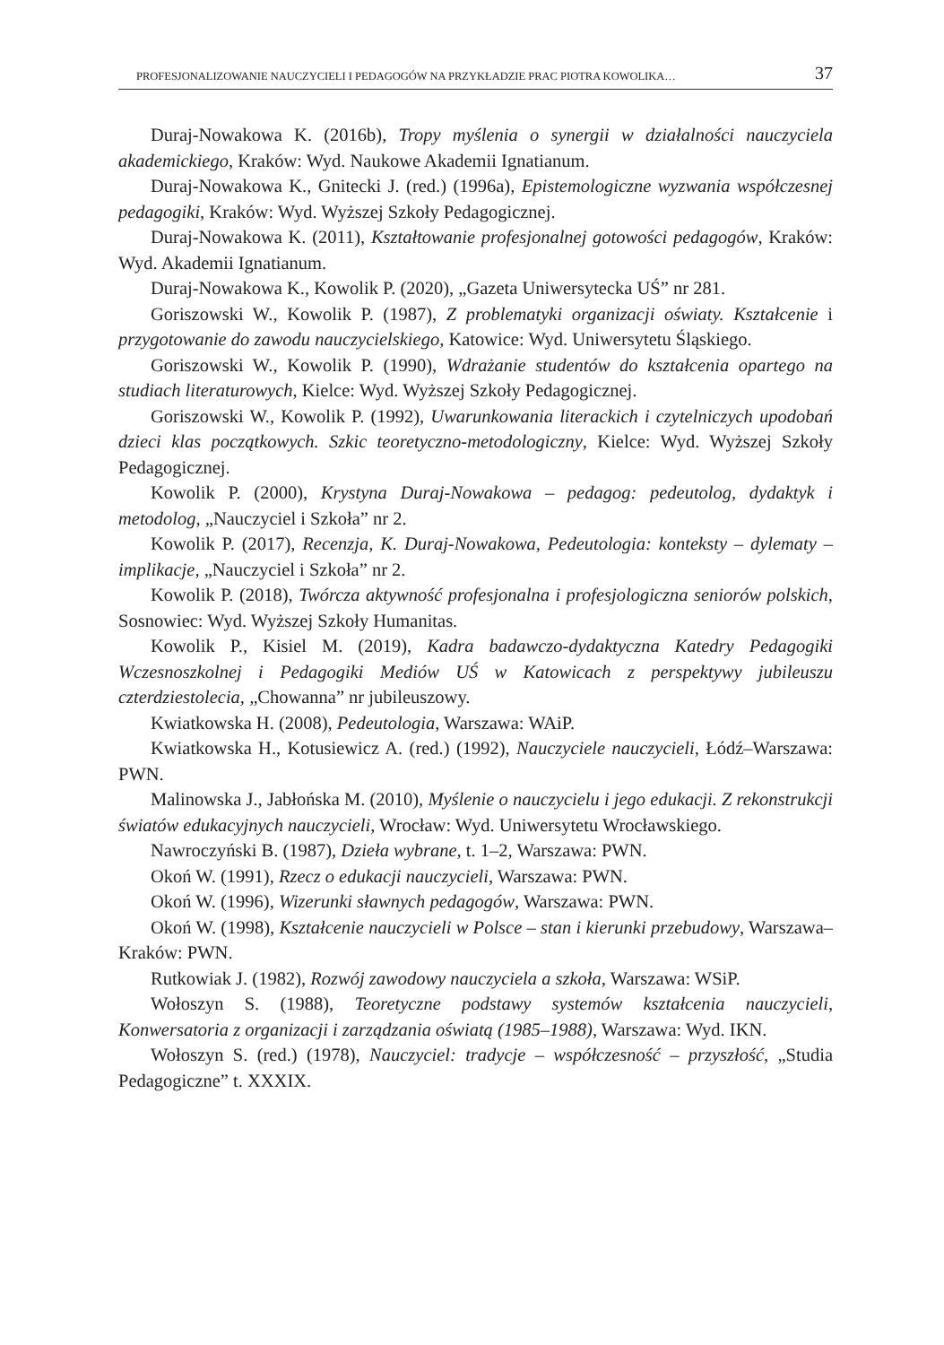PROFESJONALIZOWANIE NAUCZYCIELI I PEDAGOGÓW NA PRZYKŁADZIE PRAC PIOTRA KOWOLIKA… 37
Duraj-Nowakowa K. (2016b), Tropy myślenia o synergii w działalności nauczyciela akademickiego, Kraków: Wyd. Naukowe Akademii Ignatianum.
Duraj-Nowakowa K., Gnitecki J. (red.) (1996a), Epistemologiczne wyzwania współczesnej pedagogiki, Kraków: Wyd. Wyższej Szkoły Pedagogicznej.
Duraj-Nowakowa K. (2011), Kształtowanie profesjonalnej gotowości pedagogów, Kraków: Wyd. Akademii Ignatianum.
Duraj-Nowakowa K., Kowolik P. (2020), „Gazeta Uniwersytecka UŚ” nr 281.
Goriszowski W., Kowolik P. (1987), Z problematyki organizacji oświaty. Kształcenie i przygotowanie do zawodu nauczycielskiego, Katowice: Wyd. Uniwersytetu Śląskiego.
Goriszowski W., Kowolik P. (1990), Wdrażanie studentów do kształcenia opartego na studiach literaturowych, Kielce: Wyd. Wyższej Szkoły Pedagogicznej.
Goriszowski W., Kowolik P. (1992), Uwarunkowania literackich i czytelniczych upodobań dzieci klas początkowych. Szkic teoretyczno-metodologiczny, Kielce: Wyd. Wyższej Szkoły Pedagogicznej.
Kowolik P. (2000), Krystyna Duraj-Nowakowa – pedagog: pedeutolog, dydaktyk i metodolog, „Nauczyciel i Szkoła” nr 2.
Kowolik P. (2017), Recenzja, K. Duraj-Nowakowa, Pedeutologia: konteksty – dylematy – implikacje, „Nauczyciel i Szkoła” nr 2.
Kowolik P. (2018), Twórcza aktywność profesjonalna i profesjologiczna seniorów polskich, Sosnowiec: Wyd. Wyższej Szkoły Humanitas.
Kowolik P., Kisiel M. (2019), Kadra badawczo-dydaktyczna Katedry Pedagogiki Wczesnoszkolnej i Pedagogiki Mediów UŚ w Katowicach z perspektywy jubileuszu czterdziestolecia, „Chowanna” nr jubileuszowy.
Kwiatkowska H. (2008), Pedeutologia, Warszawa: WAiP.
Kwiatkowska H., Kotusiewicz A. (red.) (1992), Nauczyciele nauczycieli, Łódź–Warszawa: PWN.
Malinowska J., Jabłońska M. (2010), Myślenie o nauczycielu i jego edukacji. Z rekonstrukcji światów edukacyjnych nauczycieli, Wrocław: Wyd. Uniwersytetu Wrocławskiego.
Nawroczyński B. (1987), Dzieła wybrane, t. 1–2, Warszawa: PWN.
Okoń W. (1991), Rzecz o edukacji nauczycieli, Warszawa: PWN.
Okoń W. (1996), Wizerunki sławnych pedagogów, Warszawa: PWN.
Okoń W. (1998), Kształcenie nauczycieli w Polsce – stan i kierunki przebudowy, Warszawa–Kraków: PWN.
Rutkowiak J. (1982), Rozwój zawodowy nauczyciela a szkoła, Warszawa: WSiP.
Wołoszyn S. (1988), Teoretyczne podstawy systemów kształcenia nauczycieli, Konwersatoria z organizacji i zarządzania oświatą (1985–1988), Warszawa: Wyd. IKN.
Wołoszyn S. (red.) (1978), Nauczyciel: tradycje – współczesność – przyszłość, „Studia Pedagogiczne” t. XXXIX.